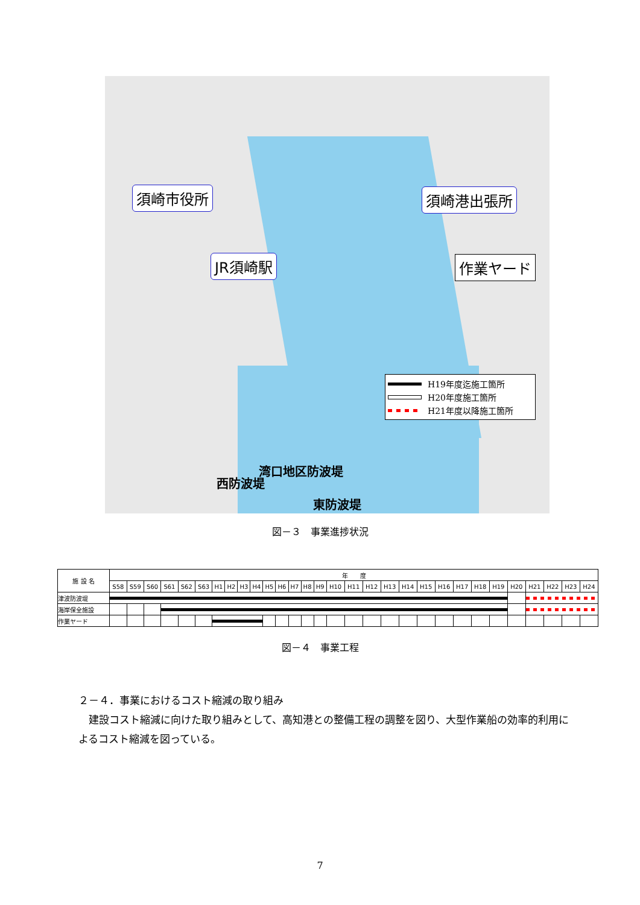須崎市役所
JR須崎駅
須崎港出張所
作業ヤード
湾口地区防波堤
西防波堤
東防波堤
H19年度迄施工箇所
H20年度施工箇所
H21年度以降施工箇所
図－３　事業進捗状況
| 施 設 名 | 年 度 | | | | | | | | | | | | | | | | | | | | | | | | | | | | | |
| --- | --- | --- | --- | --- | --- | --- | --- | --- | --- | --- | --- | --- | --- | --- | --- | --- | --- | --- | --- | --- | --- | --- | --- | --- | --- | --- | --- | --- | --- | --- |
| | S58 | S59 | S60 | S61 | S62 | S63 | H1 | H2 | H3 | H4 | H5 | H6 | H7 | H8 | H9 | H10 | H11 | H12 | H13 | H14 | H15 | H16 | H17 | H18 | H19 | H20 | H21 | H22 | H23 | H24 |
| 津波防波堤 | | | | | | | | | | | | | | | | | | | | | | | | | | | | | | |
| 海岸保全施設 | | | | | | | | | | | | | | | | | | | | | | | | | | | | | | |
| 作業ヤード | | | | | | | | | | | | | | | | | | | | | | | | | | | | | | |
図－４　事業工程
２－４．事業におけるコスト縮減の取り組み
　建設コスト縮減に向けた取り組みとして、高知港との整備工程の調整を図り、大型作業船の効率的利用によるコスト縮減を図っている。
7